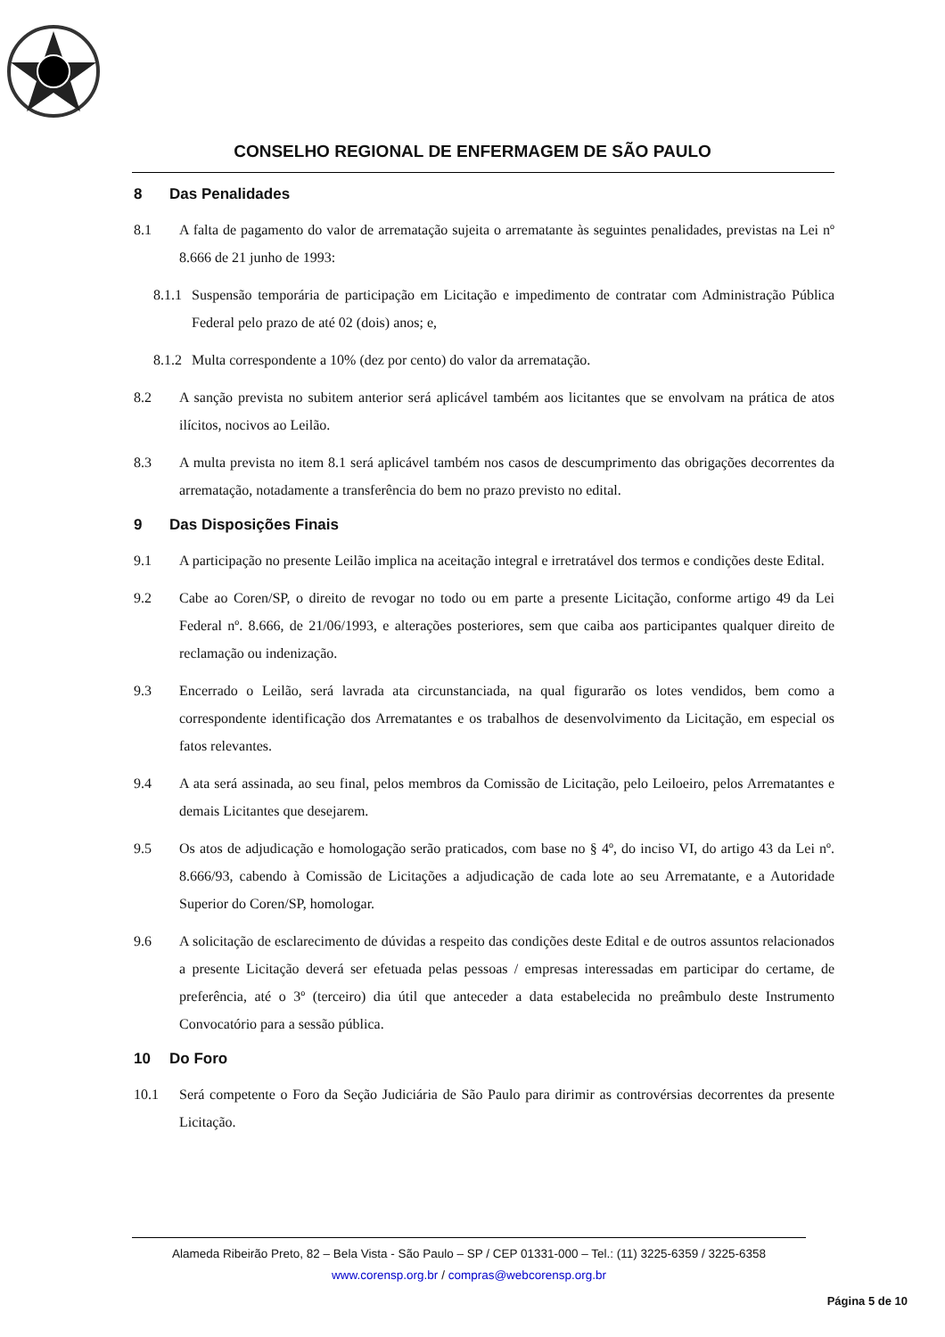CONSELHO REGIONAL DE ENFERMAGEM DE SÃO PAULO
8 Das Penalidades
8.1 A falta de pagamento do valor de arrematação sujeita o arrematante às seguintes penalidades, previstas na Lei nº 8.666 de 21 junho de 1993:
8.1.1
Suspensão temporária de participação em Licitação e impedimento de contratar com Administração Pública Federal pelo prazo de até 02 (dois) anos; e,
8.1.2
Multa correspondente a 10% (dez por cento) do valor da arrematação.
8.2 A sanção prevista no subitem anterior será aplicável também aos licitantes que se envolvam na prática de atos ilícitos, nocivos ao Leilão.
8.3 A multa prevista no item 8.1 será aplicável também nos casos de descumprimento das obrigações decorrentes da arrematação, notadamente a transferência do bem no prazo previsto no edital.
9 Das Disposições Finais
9.1 A participação no presente Leilão implica na aceitação integral e irretratável dos termos e condições deste Edital.
9.2 Cabe ao Coren/SP, o direito de revogar no todo ou em parte a presente Licitação, conforme artigo 49 da Lei Federal nº. 8.666, de 21/06/1993, e alterações posteriores, sem que caiba aos participantes qualquer direito de reclamação ou indenização.
9.3 Encerrado o Leilão, será lavrada ata circunstanciada, na qual figurarão os lotes vendidos, bem como a correspondente identificação dos Arrematantes e os trabalhos de desenvolvimento da Licitação, em especial os fatos relevantes.
9.4 A ata será assinada, ao seu final, pelos membros da Comissão de Licitação, pelo Leiloeiro, pelos Arrematantes e demais Licitantes que desejarem.
9.5 Os atos de adjudicação e homologação serão praticados, com base no § 4º, do inciso VI, do artigo 43 da Lei nº. 8.666/93, cabendo à Comissão de Licitações a adjudicação de cada lote ao seu Arrematante, e a Autoridade Superior do Coren/SP, homologar.
9.6 A solicitação de esclarecimento de dúvidas a respeito das condições deste Edital e de outros assuntos relacionados a presente Licitação deverá ser efetuada pelas pessoas / empresas interessadas em participar do certame, de preferência, até o 3º (terceiro) dia útil que anteceder a data estabelecida no preâmbulo deste Instrumento Convocatório para a sessão pública.
10 Do Foro
10.1 Será competente o Foro da Seção Judiciária de São Paulo para dirimir as controvérsias decorrentes da presente Licitação.
Alameda Ribeirão Preto, 82 – Bela Vista - São Paulo – SP / CEP 01331-000 – Tel.: (11) 3225-6359 / 3225-6358
www.corensp.org.br / compras@webcorensp.org.br
Página 5 de 10